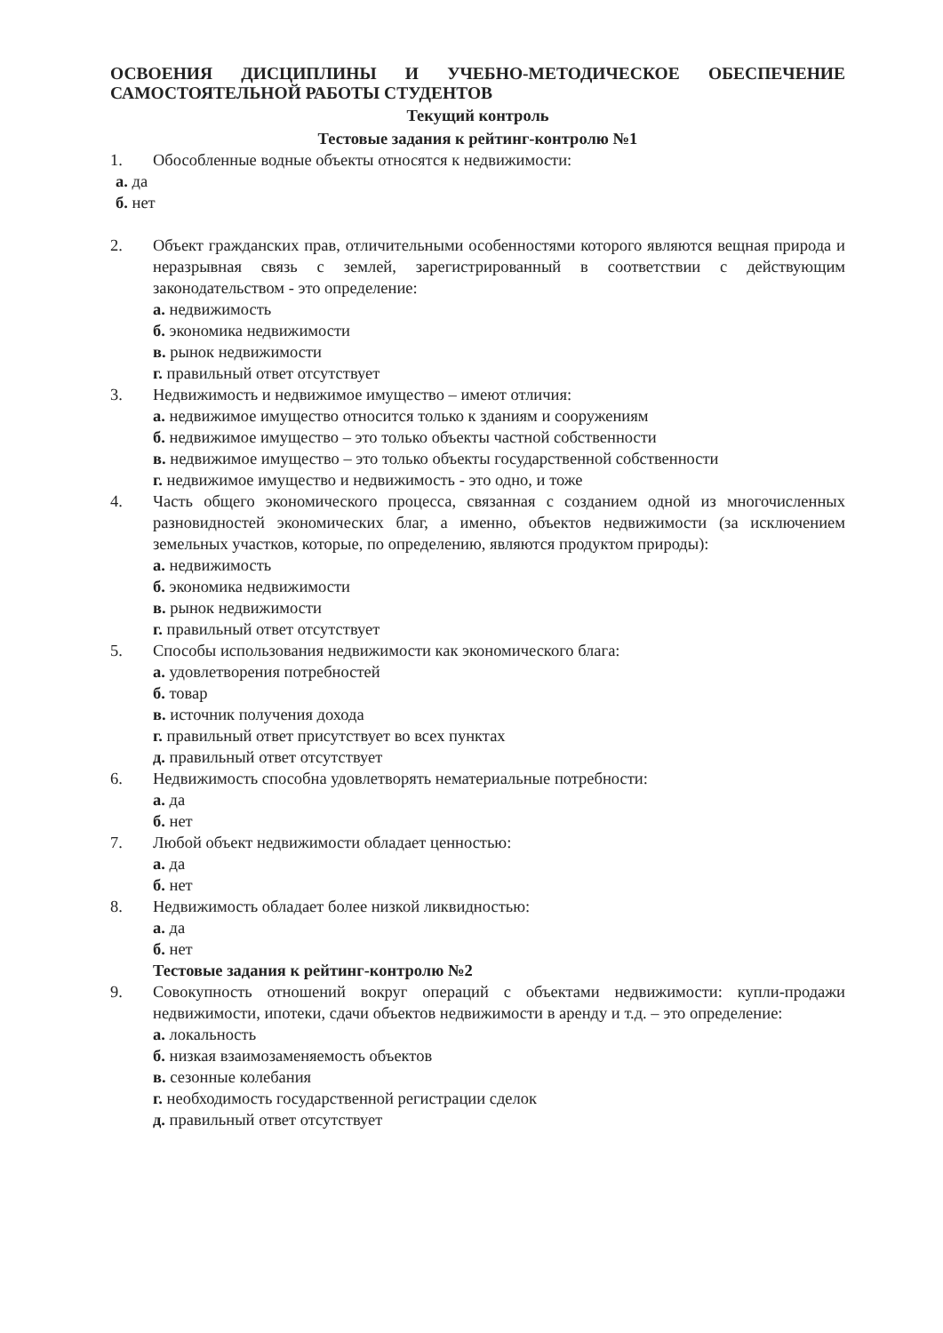ОСВОЕНИЯ ДИСЦИПЛИНЫ И УЧЕБНО-МЕТОДИЧЕСКОЕ ОБЕСПЕЧЕНИЕ САМОСТОЯТЕЛЬНОЙ РАБОТЫ СТУДЕНТОВ
Текущий контроль
Тестовые задания к рейтинг-контролю №1
1. Обособленные водные объекты относятся к недвижимости:
а. да
б. нет
2. Объект гражданских прав, отличительными особенностями которого являются вещная природа и неразрывная связь с землей, зарегистрированный в соответствии с действующим законодательством - это определение:
а. недвижимость
б. экономика недвижимости
в. рынок недвижимости
г. правильный ответ отсутствует
3. Недвижимость и недвижимое имущество – имеют отличия:
а. недвижимое имущество относится только к зданиям и сооружениям
б. недвижимое имущество – это только объекты частной собственности
в. недвижимое имущество – это только объекты государственной собственности
г. недвижимое имущество и недвижимость - это одно, и тоже
4. Часть общего экономического процесса, связанная с созданием одной из многочисленных разновидностей экономических благ, а именно, объектов недвижимости (за исключением земельных участков, которые, по определению, являются продуктом природы):
а. недвижимость
б. экономика недвижимости
в. рынок недвижимости
г. правильный ответ отсутствует
5. Способы использования недвижимости как экономического блага:
а. удовлетворения потребностей
б. товар
в. источник получения дохода
г. правильный ответ присутствует во всех пунктах
д. правильный ответ отсутствует
6. Недвижимость способна удовлетворять нематериальные потребности:
а. да
б. нет
7. Любой объект недвижимости обладает ценностью:
а. да
б. нет
8. Недвижимость обладает более низкой ликвидностью:
а. да
б. нет
Тестовые задания к рейтинг-контролю №2
9. Совокупность отношений вокруг операций с объектами недвижимости: купли-продажи недвижимости, ипотеки, сдачи объектов недвижимости в аренду и т.д. – это определение:
а. локальность
б. низкая взаимозаменяемость объектов
в. сезонные колебания
г. необходимость государственной регистрации сделок
д. правильный ответ отсутствует